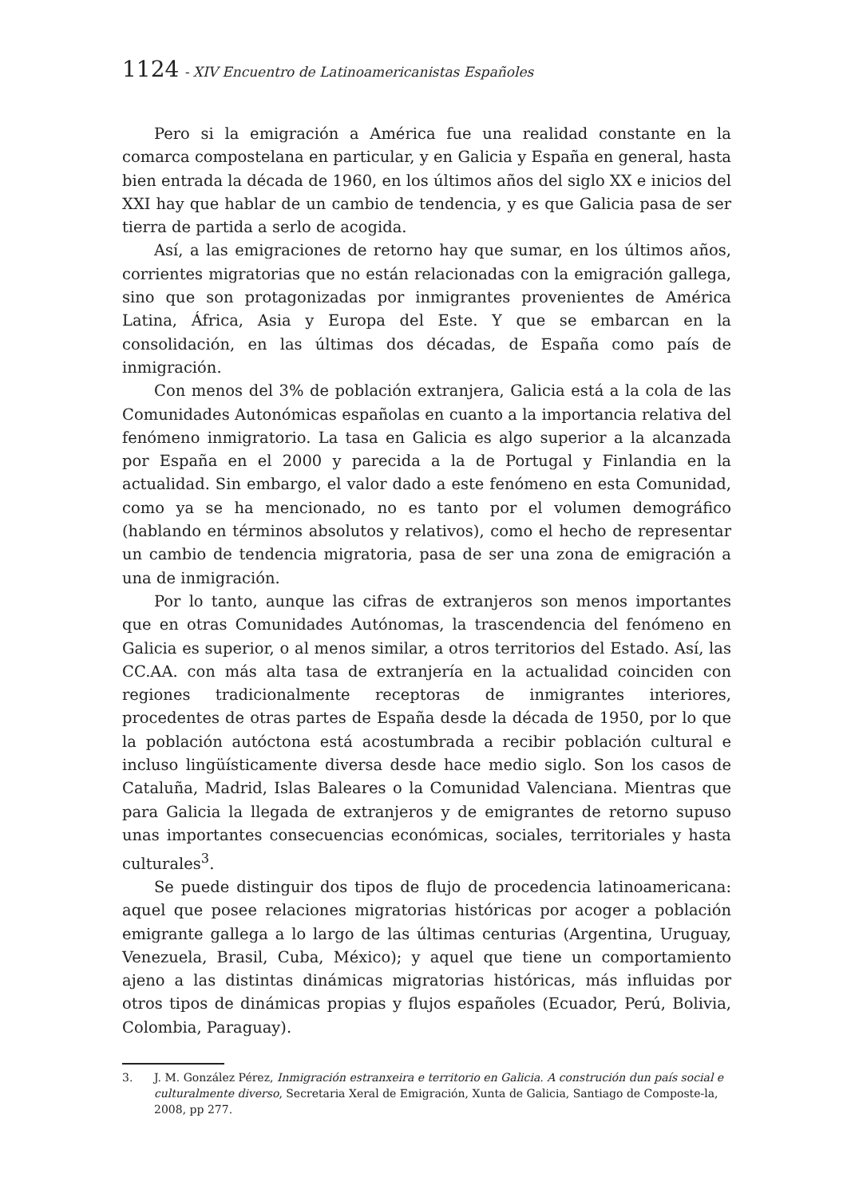1124 - XIV Encuentro de Latinoamericanistas Españoles
Pero si la emigración a América fue una realidad constante en la comarca compostelana en particular, y en Galicia y España en general, hasta bien entrada la década de 1960, en los últimos años del siglo XX e inicios del XXI hay que hablar de un cambio de tendencia, y es que Galicia pasa de ser tierra de partida a serlo de acogida.
Así, a las emigraciones de retorno hay que sumar, en los últimos años, corrientes migratorias que no están relacionadas con la emigración gallega, sino que son protagonizadas por inmigrantes provenientes de América Latina, África, Asia y Europa del Este. Y que se embarcan en la consolidación, en las últimas dos décadas, de España como país de inmigración.
Con menos del 3% de población extranjera, Galicia está a la cola de las Comunidades Autonómicas españolas en cuanto a la importancia relativa del fenómeno inmigratorio. La tasa en Galicia es algo superior a la alcanzada por España en el 2000 y parecida a la de Portugal y Finlandia en la actualidad. Sin embargo, el valor dado a este fenómeno en esta Comunidad, como ya se ha mencionado, no es tanto por el volumen demográfico (hablando en términos absolutos y relativos), como el hecho de representar un cambio de tendencia migratoria, pasa de ser una zona de emigración a una de inmigración.
Por lo tanto, aunque las cifras de extranjeros son menos importantes que en otras Comunidades Autónomas, la trascendencia del fenómeno en Galicia es superior, o al menos similar, a otros territorios del Estado. Así, las CC.AA. con más alta tasa de extranjería en la actualidad coinciden con regiones tradicionalmente receptoras de inmigrantes interiores, procedentes de otras partes de España desde la década de 1950, por lo que la población autóctona está acostumbrada a recibir población cultural e incluso lingüísticamente diversa desde hace medio siglo. Son los casos de Cataluña, Madrid, Islas Baleares o la Comunidad Valenciana. Mientras que para Galicia la llegada de extranjeros y de emigrantes de retorno supuso unas importantes consecuencias económicas, sociales, territoriales y hasta culturales<sup>3</sup>.
Se puede distinguir dos tipos de flujo de procedencia latinoamericana: aquel que posee relaciones migratorias históricas por acoger a población emigrante gallega a lo largo de las últimas centurias (Argentina, Uruguay, Venezuela, Brasil, Cuba, México); y aquel que tiene un comportamiento ajeno a las distintas dinámicas migratorias históricas, más influidas por otros tipos de dinámicas propias y flujos españoles (Ecuador, Perú, Bolivia, Colombia, Paraguay).
3. J. M. González Pérez, Inmigración estranxeira e territorio en Galicia. A construción dun país social e culturalmente diverso, Secretaria Xeral de Emigración, Xunta de Galicia, Santiago de Composte-la, 2008, pp 277.